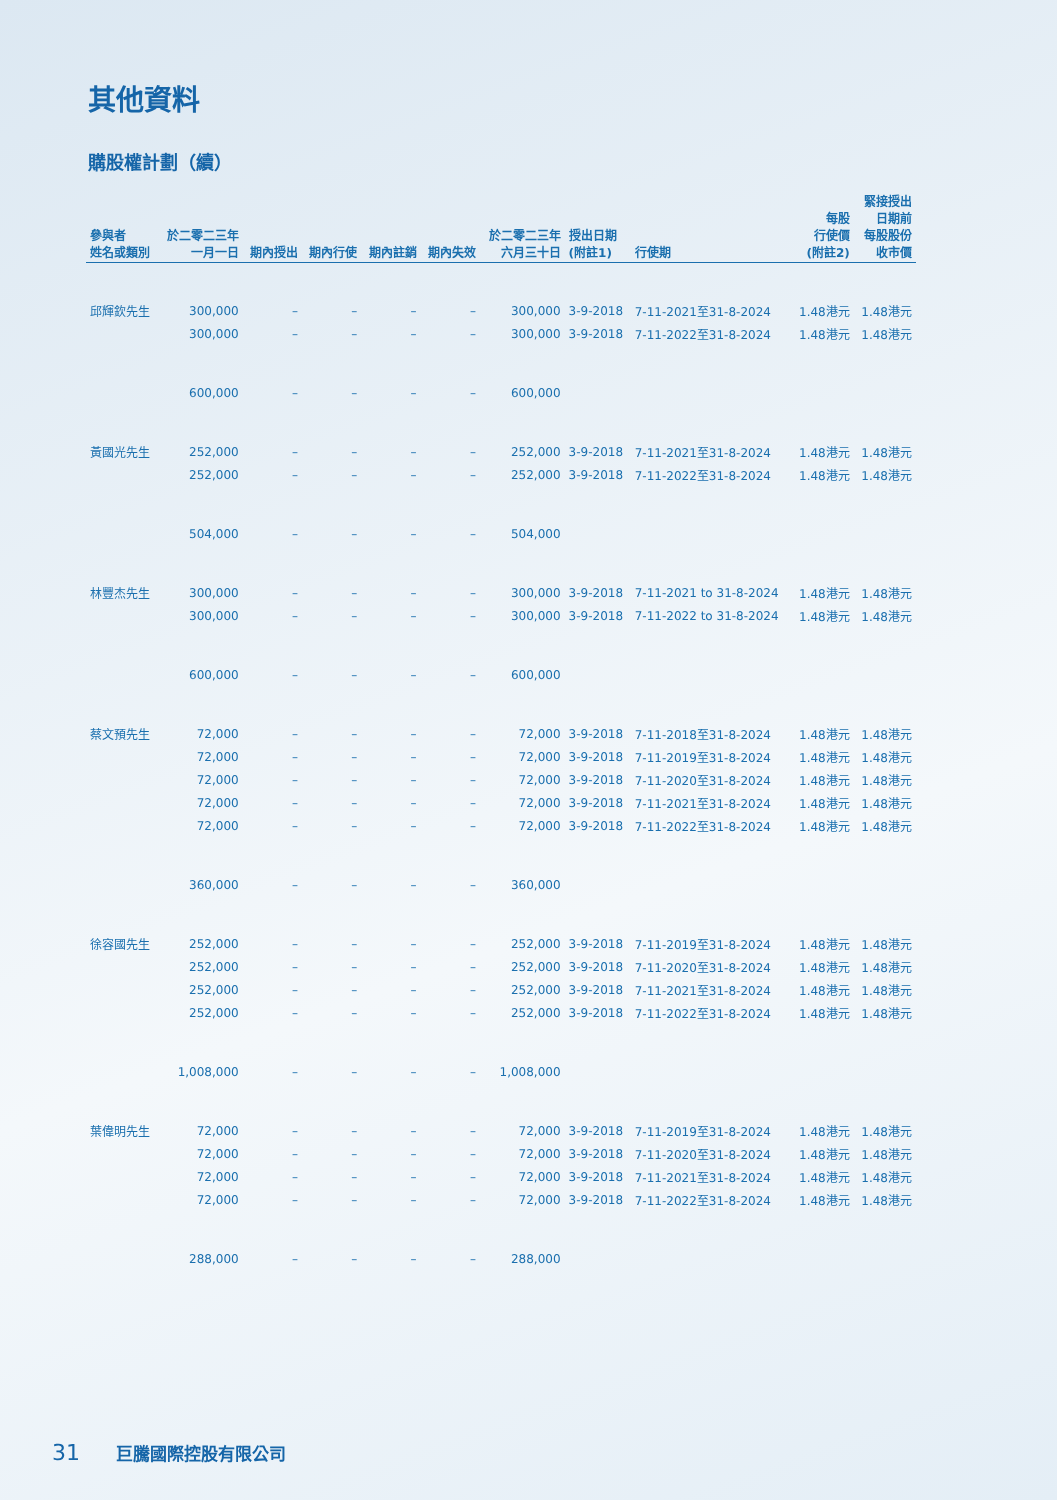其他資料
購股權計劃（續）
| 參與者 姓名或類別 | 於二零二三年 一月一日 | 期內授出 | 期內行使 | 期內註銷 | 期內失效 | 於二零二三年 六月三十日 | 授出日期 (附註1) | 行使期 | 每股 行使價 (附註2) | 緊接授出 日期前 每股股份 收市價 |
| --- | --- | --- | --- | --- | --- | --- | --- | --- | --- | --- |
| 邱輝欽先生 | 300,000 | – | – | – | – | 300,000 | 3-9-2018 | 7-11-2021至31-8-2024 | 1.48港元 | 1.48港元 |
| | 300,000 | – | – | – | – | 300,000 | 3-9-2018 | 7-11-2022至31-8-2024 | 1.48港元 | 1.48港元 |
| | 600,000 | – | – | – | – | 600,000 | | | | |
| 黃國光先生 | 252,000 | – | – | – | – | 252,000 | 3-9-2018 | 7-11-2021至31-8-2024 | 1.48港元 | 1.48港元 |
| | 252,000 | – | – | – | – | 252,000 | 3-9-2018 | 7-11-2022至31-8-2024 | 1.48港元 | 1.48港元 |
| | 504,000 | – | – | – | – | 504,000 | | | | |
| 林豐杰先生 | 300,000 | – | – | – | – | 300,000 | 3-9-2018 | 7-11-2021 to 31-8-2024 | 1.48港元 | 1.48港元 |
| | 300,000 | – | – | – | – | 300,000 | 3-9-2018 | 7-11-2022 to 31-8-2024 | 1.48港元 | 1.48港元 |
| | 600,000 | – | – | – | – | 600,000 | | | | |
| 蔡文預先生 | 72,000 | – | – | – | – | 72,000 | 3-9-2018 | 7-11-2018至31-8-2024 | 1.48港元 | 1.48港元 |
| | 72,000 | – | – | – | – | 72,000 | 3-9-2018 | 7-11-2019至31-8-2024 | 1.48港元 | 1.48港元 |
| | 72,000 | – | – | – | – | 72,000 | 3-9-2018 | 7-11-2020至31-8-2024 | 1.48港元 | 1.48港元 |
| | 72,000 | – | – | – | – | 72,000 | 3-9-2018 | 7-11-2021至31-8-2024 | 1.48港元 | 1.48港元 |
| | 72,000 | – | – | – | – | 72,000 | 3-9-2018 | 7-11-2022至31-8-2024 | 1.48港元 | 1.48港元 |
| | 360,000 | – | – | – | – | 360,000 | | | | |
| 徐容國先生 | 252,000 | – | – | – | – | 252,000 | 3-9-2018 | 7-11-2019至31-8-2024 | 1.48港元 | 1.48港元 |
| | 252,000 | – | – | – | – | 252,000 | 3-9-2018 | 7-11-2020至31-8-2024 | 1.48港元 | 1.48港元 |
| | 252,000 | – | – | – | – | 252,000 | 3-9-2018 | 7-11-2021至31-8-2024 | 1.48港元 | 1.48港元 |
| | 252,000 | – | – | – | – | 252,000 | 3-9-2018 | 7-11-2022至31-8-2024 | 1.48港元 | 1.48港元 |
| | 1,008,000 | – | – | – | – | 1,008,000 | | | | |
| 葉偉明先生 | 72,000 | – | – | – | – | 72,000 | 3-9-2018 | 7-11-2019至31-8-2024 | 1.48港元 | 1.48港元 |
| | 72,000 | – | – | – | – | 72,000 | 3-9-2018 | 7-11-2020至31-8-2024 | 1.48港元 | 1.48港元 |
| | 72,000 | – | – | – | – | 72,000 | 3-9-2018 | 7-11-2021至31-8-2024 | 1.48港元 | 1.48港元 |
| | 72,000 | – | – | – | – | 72,000 | 3-9-2018 | 7-11-2022至31-8-2024 | 1.48港元 | 1.48港元 |
| | 288,000 | – | – | – | – | 288,000 | | | | |
31 巨騰國際控股有限公司